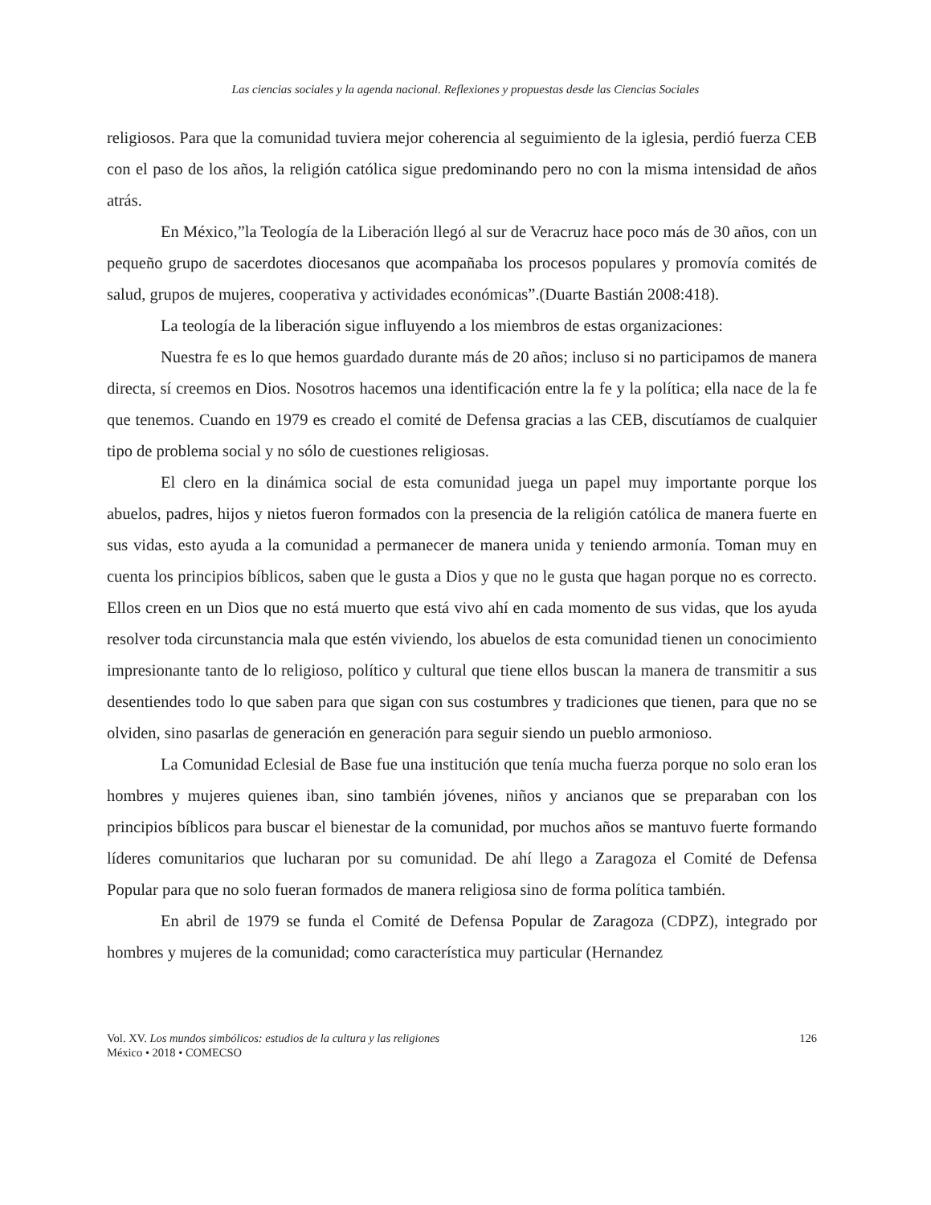Las ciencias sociales y la agenda nacional. Reflexiones y propuestas desde las Ciencias Sociales
religiosos. Para que la comunidad tuviera mejor coherencia al seguimiento de la iglesia, perdió fuerza CEB con el paso de los años, la religión católica sigue predominando pero no con la misma intensidad de años atrás.
En México,”la Teología de la Liberación llegó al sur de Veracruz hace poco más de 30 años, con un pequeño grupo de sacerdotes diocesanos que acompañaba los procesos populares y promovía comités de salud, grupos de mujeres, cooperativa y actividades económicas”.(Duarte Bastián 2008:418).
La teología de la liberación sigue influyendo a los miembros de estas organizaciones:
Nuestra fe es lo que hemos guardado durante más de 20 años; incluso si no participamos de manera directa, sí creemos en Dios. Nosotros hacemos una identificación entre la fe y la política; ella nace de la fe que tenemos. Cuando en 1979 es creado el comité de Defensa gracias a las CEB, discutíamos de cualquier tipo de problema social y no sólo de cuestiones religiosas.
El clero en la dinámica social de esta comunidad juega un papel muy importante porque los abuelos, padres, hijos y nietos fueron formados con la presencia de la religión católica de manera fuerte en sus vidas, esto ayuda a la comunidad a permanecer de manera unida y teniendo armonía. Toman muy en cuenta los principios bíblicos, saben que le gusta a Dios y que no le gusta que hagan porque no es correcto. Ellos creen en un Dios que no está muerto que está vivo ahí en cada momento de sus vidas, que los ayuda resolver toda circunstancia mala que estén viviendo, los abuelos de esta comunidad tienen un conocimiento impresionante tanto de lo religioso, político y cultural que tiene ellos buscan la manera de transmitir a sus desentiendes todo lo que saben para que sigan con sus costumbres y tradiciones que tienen, para que no se olviden, sino pasarlas de generación en generación para seguir siendo un pueblo armonioso.
La Comunidad Eclesial de Base fue una institución que tenía mucha fuerza porque no solo eran los hombres y mujeres quienes iban, sino también jóvenes, niños y ancianos que se preparaban con los principios bíblicos para buscar el bienestar de la comunidad, por muchos años se mantuvo fuerte formando líderes comunitarios que lucharan por su comunidad. De ahí llego a Zaragoza el Comité de Defensa Popular para que no solo fueran formados de manera religiosa sino de forma política también.
En abril de 1979 se funda el Comité de Defensa Popular de Zaragoza (CDPZ), integrado por hombres y mujeres de la comunidad; como característica muy particular (Hernandez
Vol. XV. Los mundos simbólicos: estudios de la cultura y las religiones
México • 2018 • COMECSO
126